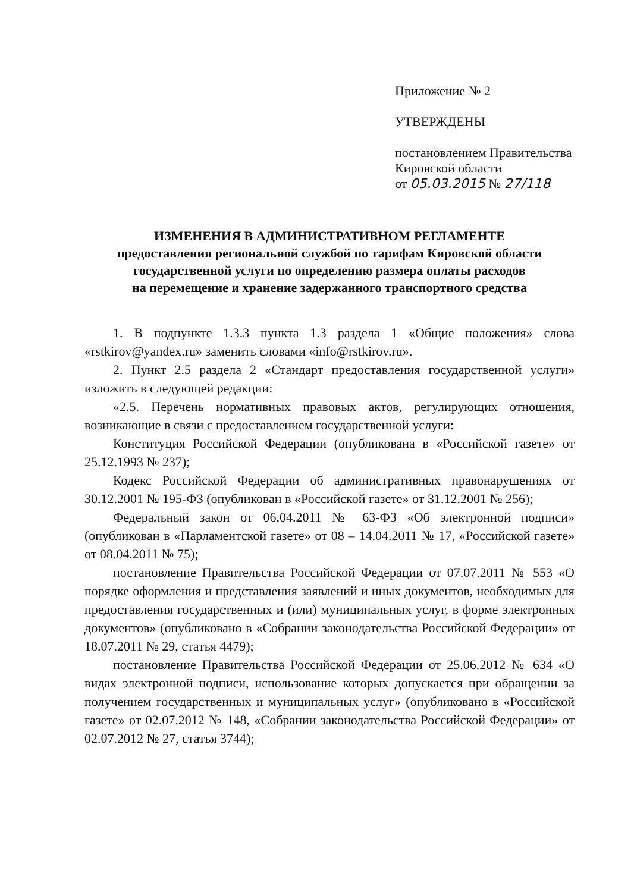Приложение № 2
УТВЕРЖДЕНЫ
постановлением Правительства
Кировской области
от 05.03.2015 № 27/118
ИЗМЕНЕНИЯ В АДМИНИСТРАТИВНОМ РЕГЛАМЕНТЕ
предоставления региональной службой по тарифам Кировской области
государственной услуги по определению размера оплаты расходов
на перемещение и хранение задержанного транспортного средства
1. В подпункте 1.3.3 пункта 1.3 раздела 1 «Общие положения» слова «rstkirov@yandex.ru» заменить словами «info@rstkirov.ru».
2. Пункт 2.5 раздела 2 «Стандарт предоставления государственной услуги» изложить в следующей редакции:
«2.5. Перечень нормативных правовых актов, регулирующих отношения, возникающие в связи с предоставлением государственной услуги:
Конституция Российской Федерации (опубликована в «Российской газете» от 25.12.1993 № 237);
Кодекс Российской Федерации об административных правонарушениях от 30.12.2001 № 195-ФЗ (опубликован в «Российской газете» от 31.12.2001 № 256);
Федеральный закон от 06.04.2011 № 63-ФЗ «Об электронной подписи» (опубликован в «Парламентской газете» от 08 – 14.04.2011 № 17, «Российской газете» от 08.04.2011 № 75);
постановление Правительства Российской Федерации от 07.07.2011 № 553 «О порядке оформления и представления заявлений и иных документов, необходимых для предоставления государственных и (или) муниципальных услуг, в форме электронных документов» (опубликовано в «Собрании законодательства Российской Федерации» от 18.07.2011 № 29, статья 4479);
постановление Правительства Российской Федерации от 25.06.2012 № 634 «О видах электронной подписи, использование которых допускается при обращении за получением государственных и муниципальных услуг» (опубликовано в «Российской газете» от 02.07.2012 № 148, «Собрании законодательства Российской Федерации» от 02.07.2012 № 27, статья 3744);